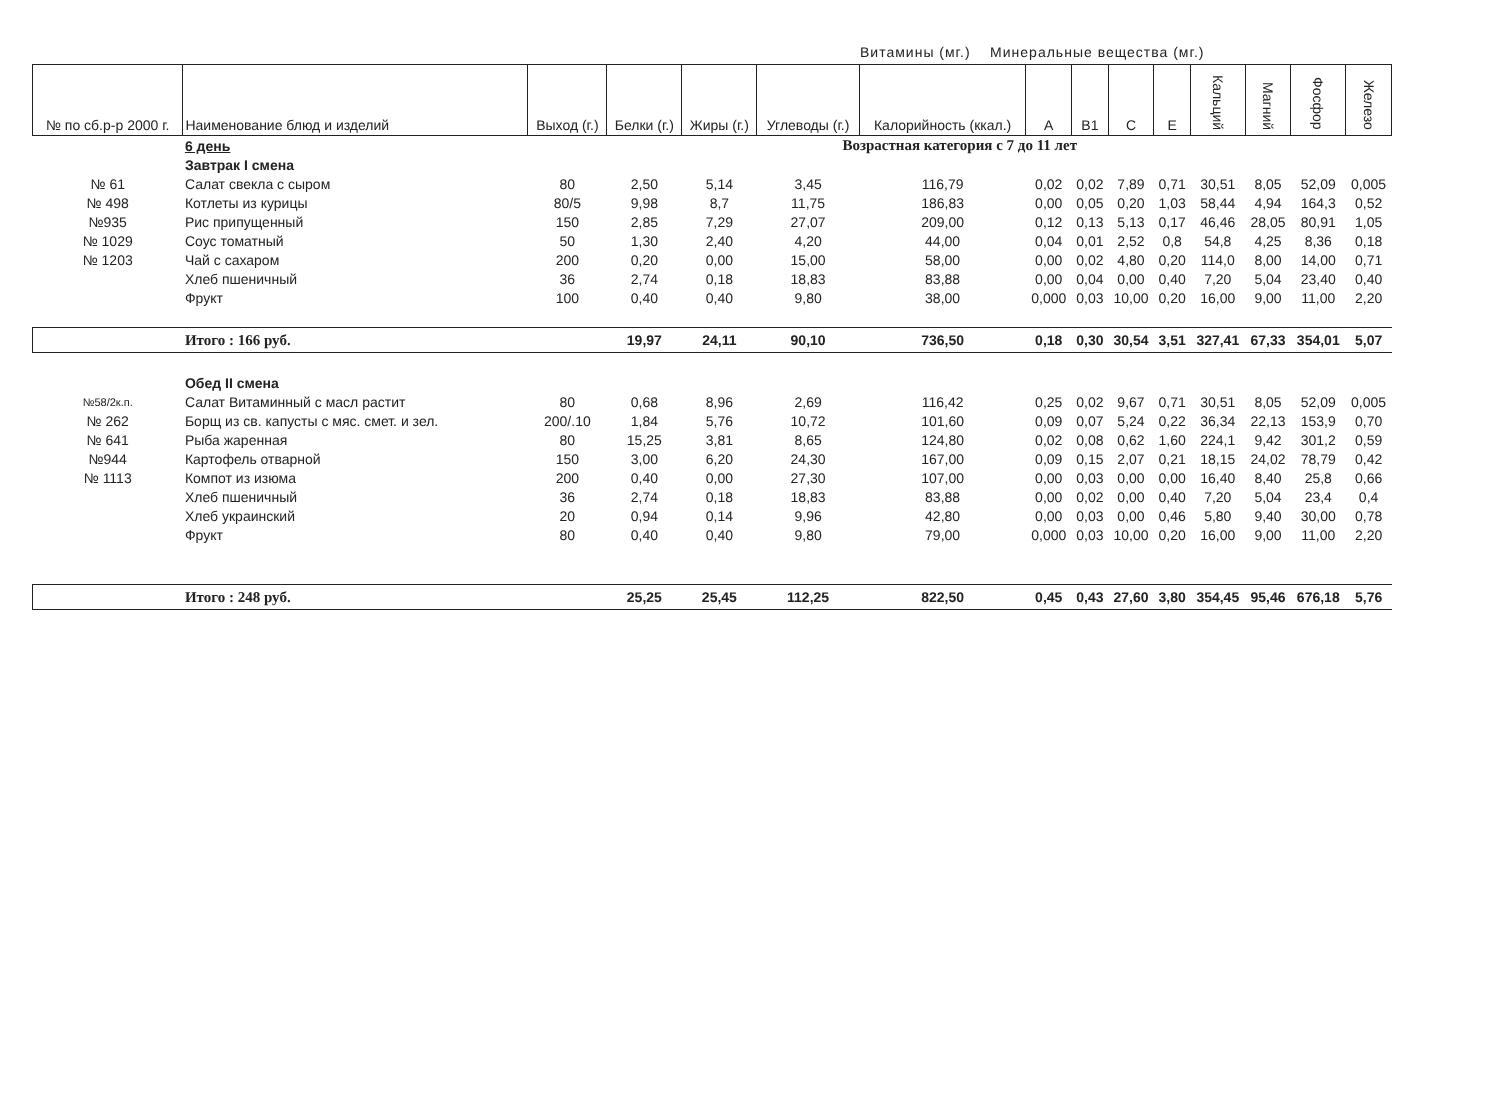Витамины (мг.) Минеральные вещества (мг.)
| № по сб.р-р 2000 г. | Наименование блюд и изделий | Выход (г.) | Белки (г.) | Жиры (г.) | Углеводы (г.) | Калорийность (ккал.) | А | В1 | С | Е | Кальций | Магний | Фосфор | Железо |
| --- | --- | --- | --- | --- | --- | --- | --- | --- | --- | --- | --- | --- | --- | --- |
| | 6 день | Возрастная категория с 7 до 11 лет | | | | | | | | | | | | |
| | Завтрак I смена | | | | | | | | | | | | | |
| № 61 | Салат свекла с сыром | 80 | 2,50 | 5,14 | 3,45 | 116,79 | 0,02 | 0,02 | 7,89 | 0,71 | 30,51 | 8,05 | 52,09 | 0,005 |
| № 498 | Котлеты из курицы | 80/5 | 9,98 | 8,7 | 11,75 | 186,83 | 0,00 | 0,05 | 0,20 | 1,03 | 58,44 | 4,94 | 164,3 | 0,52 |
| №935 | Рис припущенный | 150 | 2,85 | 7,29 | 27,07 | 209,00 | 0,12 | 0,13 | 5,13 | 0,17 | 46,46 | 28,05 | 80,91 | 1,05 |
| № 1029 | Соус томатный | 50 | 1,30 | 2,40 | 4,20 | 44,00 | 0,04 | 0,01 | 2,52 | 0,8 | 54,8 | 4,25 | 8,36 | 0,18 |
| № 1203 | Чай с сахаром | 200 | 0,20 | 0,00 | 15,00 | 58,00 | 0,00 | 0,02 | 4,80 | 0,20 | 114,0 | 8,00 | 14,00 | 0,71 |
| | Хлеб пшеничный | 36 | 2,74 | 0,18 | 18,83 | 83,88 | 0,00 | 0,04 | 0,00 | 0,40 | 7,20 | 5,04 | 23,40 | 0,40 |
| | Фрукт | 100 | 0,40 | 0,40 | 9,80 | 38,00 | 0,000 | 0,03 | 10,00 | 0,20 | 16,00 | 9,00 | 11,00 | 2,20 |
| | Итого : 166 руб. | | 19,97 | 24,11 | 90,10 | 736,50 | 0,18 | 0,30 | 30,54 | 3,51 | 327,41 | 67,33 | 354,01 | 5,07 |
| | Обед II смена | | | | | | | | | | | | | |
| №58/2к.п. | Салат Витаминный с масл растит | 80 | 0,68 | 8,96 | 2,69 | 116,42 | 0,25 | 0,02 | 9,67 | 0,71 | 30,51 | 8,05 | 52,09 | 0,005 |
| № 262 | Борщ из св. капусты с мяс. смет. и зел. | 200/.10 | 1,84 | 5,76 | 10,72 | 101,60 | 0,09 | 0,07 | 5,24 | 0,22 | 36,34 | 22,13 | 153,9 | 0,70 |
| № 641 | Рыба жаренная | 80 | 15,25 | 3,81 | 8,65 | 124,80 | 0,02 | 0,08 | 0,62 | 1,60 | 224,1 | 9,42 | 301,2 | 0,59 |
| №944 | Картофель отварной | 150 | 3,00 | 6,20 | 24,30 | 167,00 | 0,09 | 0,15 | 2,07 | 0,21 | 18,15 | 24,02 | 78,79 | 0,42 |
| № 1113 | Компот из изюма | 200 | 0,40 | 0,00 | 27,30 | 107,00 | 0,00 | 0,03 | 0,00 | 0,00 | 16,40 | 8,40 | 25,8 | 0,66 |
| | Хлеб пшеничный | 36 | 2,74 | 0,18 | 18,83 | 83,88 | 0,00 | 0,02 | 0,00 | 0,40 | 7,20 | 5,04 | 23,4 | 0,4 |
| | Хлеб украинский | 20 | 0,94 | 0,14 | 9,96 | 42,80 | 0,00 | 0,03 | 0,00 | 0,46 | 5,80 | 9,40 | 30,00 | 0,78 |
| | Фрукт | 80 | 0,40 | 0,40 | 9,80 | 79,00 | 0,000 | 0,03 | 10,00 | 0,20 | 16,00 | 9,00 | 11,00 | 2,20 |
| | Итого : 248 руб. | | 25,25 | 25,45 | 112,25 | 822,50 | 0,45 | 0,43 | 27,60 | 3,80 | 354,45 | 95,46 | 676,18 | 5,76 |